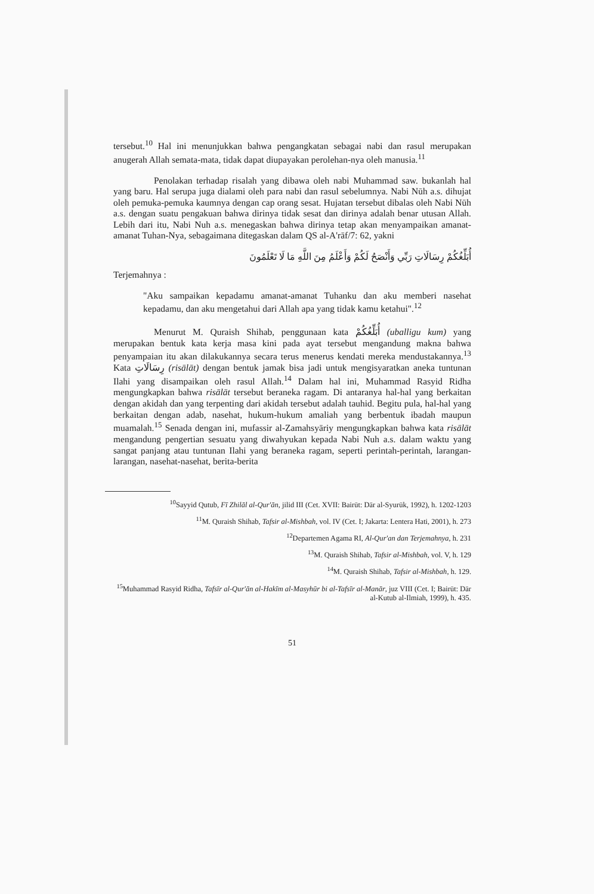tersebut.<sup>10</sup> Hal ini menunjukkan bahwa pengangkatan sebagai nabi dan rasul merupakan anugerah Allah semata-mata, tidak dapat diupayakan perolehan-nya oleh manusia.<sup>11</sup>
Penolakan terhadap risalah yang dibawa oleh nabi Muhammad saw. bukanlah hal yang baru. Hal serupa juga dialami oleh para nabi dan rasul sebelumnya. Nabi Nūh a.s. dihujat oleh pemuka-pemuka kaumnya dengan cap orang sesat. Hujatan tersebut dibalas oleh Nabi Nūh a.s. dengan suatu pengakuan bahwa dirinya tidak sesat dan dirinya adalah benar utusan Allah. Lebih dari itu, Nabi Nuh a.s. menegaskan bahwa dirinya tetap akan menyampaikan amanat-amanat Tuhan-Nya, sebagaimana ditegaskan dalam QS al-A'rāf/7: 62, yakni
أُبَلِّغُكُمْ رِسَالَاتِ رَبِّي وَأَنْصَحُ لَكُمْ وَأَعْلَمُ مِنَ اللَّهِ مَا لَا تَعْلَمُونَ
Terjemahnya :
"Aku sampaikan kepadamu amanat-amanat Tuhanku dan aku memberi nasehat kepadamu, dan aku mengetahui dari Allah apa yang tidak kamu ketahui".<sup>12</sup>
Menurut M. Quraish Shihab, penggunaan kata أُبَلِّغُكُمْ (uballigu kum) yang merupakan bentuk kata kerja masa kini pada ayat tersebut mengandung makna bahwa penyampaian itu akan dilakukannya secara terus menerus kendati mereka mendustakannya.<sup>13</sup> Kata رِسَالَاتِ (risālāt) dengan bentuk jamak bisa jadi untuk mengisyaratkan aneka tuntunan Ilahi yang disampaikan oleh rasul Allah.<sup>14</sup> Dalam hal ini, Muhammad Rasyid Ridha mengungkapkan bahwa risālāt tersebut beraneka ragam. Di antaranya hal-hal yang berkaitan dengan akidah dan yang terpenting dari akidah tersebut adalah tauhid. Begitu pula, hal-hal yang berkaitan dengan adab, nasehat, hukum-hukum amaliah yang berbentuk ibadah maupun muamalah.<sup>15</sup> Senada dengan ini, mufassir al-Zamahsyāriy mengungkapkan bahwa kata risālāt mengandung pengertian sesuatu yang diwahyukan kepada Nabi Nuh a.s. dalam waktu yang sangat panjang atau tuntunan Ilahi yang beraneka ragam, seperti perintah-perintah, larangan-larangan, nasehat-nasehat, berita-berita
<sup>10</sup> Sayyid Qutub, Fī Zhilāl al-Qur'ān, jilid III (Cet. XVII: Bairūt: Dār al-Syurūk, 1992), h. 1202-1203
<sup>11</sup> M. Quraish Shihab, Tafsir al-Mishbah, vol. IV (Cet. I; Jakarta: Lentera Hati, 2001), h. 273
<sup>12</sup> Departemen Agama RI, Al-Qur'an dan Terjemahnya, h. 231
<sup>13</sup> M. Quraish Shihab, Tafsir al-Mishbah, vol. V, h. 129
<sup>14</sup> M. Quraish Shihab, Tafsir al-Mishbah, h. 129.
<sup>15</sup> Muhammad Rasyid Ridha, Tafsīr al-Qur'ān al-Hakīm al-Masyhūr bi al-Tafsīr al-Manār, juz VIII (Cet. I; Bairūt: Dār al-Kutub al-Ilmiah, 1999), h. 435.
51